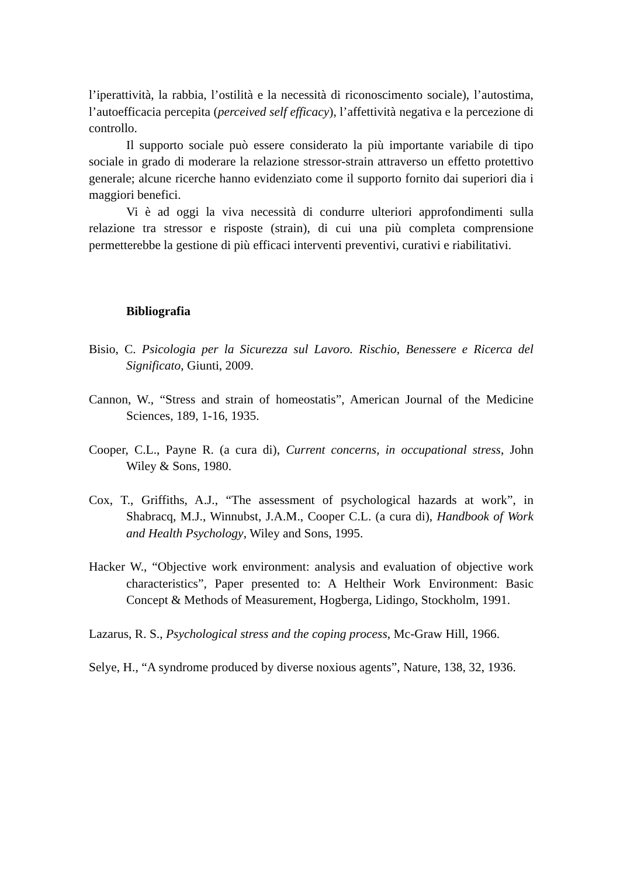l’iperattività, la rabbia, l’ostilità e la necessità di riconoscimento sociale), l’autostima, l’autoefficacia percepita (perceived self efficacy), l’affettività negativa e la percezione di controllo.
Il supporto sociale può essere considerato la più importante variabile di tipo sociale in grado di moderare la relazione stressor-strain attraverso un effetto protettivo generale; alcune ricerche hanno evidenziato come il supporto fornito dai superiori dia i maggiori benefici.
Vi è ad oggi la viva necessità di condurre ulteriori approfondimenti sulla relazione tra stressor e risposte (strain), di cui una più completa comprensione permetterebbe la gestione di più efficaci interventi preventivi, curativi e riabilitativi.
Bibliografia
Bisio, C. Psicologia per la Sicurezza sul Lavoro. Rischio, Benessere e Ricerca del Significato, Giunti, 2009.
Cannon, W., “Stress and strain of homeostatis”, American Journal of the Medicine Sciences, 189, 1-16, 1935.
Cooper, C.L., Payne R. (a cura di), Current concerns, in occupational stress, John Wiley & Sons, 1980.
Cox, T., Griffiths, A.J., “The assessment of psychological hazards at work”, in Shabracq, M.J., Winnubst, J.A.M., Cooper C.L. (a cura di), Handbook of Work and Health Psychology, Wiley and Sons, 1995.
Hacker W., “Objective work environment: analysis and evaluation of objective work characteristics”, Paper presented to: A Heltheir Work Environment: Basic Concept & Methods of Measurement, Hogberga, Lidingo, Stockholm, 1991.
Lazarus, R. S., Psychological stress and the coping process, Mc-Graw Hill, 1966.
Selye, H., “A syndrome produced by diverse noxious agents”, Nature, 138, 32, 1936.